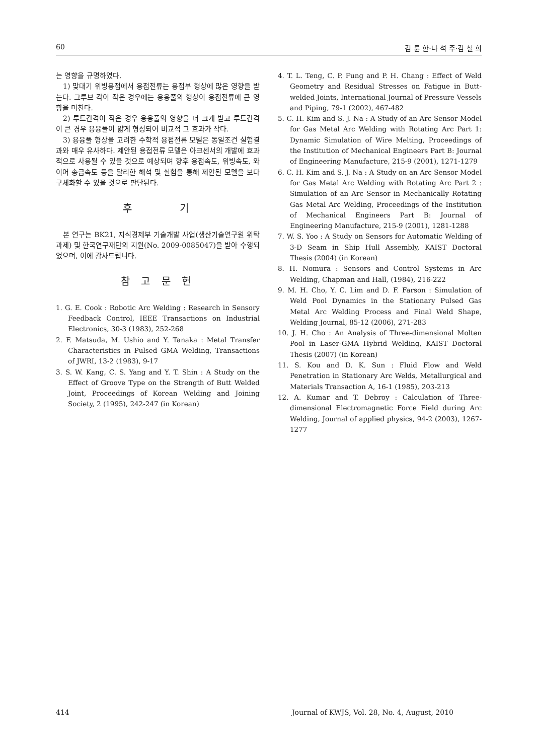60 김 륜 한·나 석 주·김 철 희
는 영향을 규명하였다.
1) 맞대기 위빙용접에서 용접전류는 용접부 형상에 많은 영향을 받는다. 그루브 각이 작은 경우에는 용융풀의 형상이 용접전류에 큰 영향을 미친다.
2) 루트간격이 작은 경우 용융풀의 영향을 더 크게 받고 루트간격이 큰 경우 용융풀이 얇게 형성되어 비교적 그 효과가 작다.
3) 용융풀 형상을 고려한 수학적 용접전류 모델은 동일조건 실험결과와 매우 유사하다. 제안된 용접전류 모델은 아크센서의 개발에 효과적으로 사용될 수 있을 것으로 예상되며 향후 용접속도, 위빙속도, 와이어 송급속도 등을 달리한 해석 및 실험을 통해 제안된 모델을 보다 구체화할 수 있을 것으로 판단된다.
후 기
본 연구는 BK21, 지식경제부 기술개발 사업(생산기술연구원 위탁과제) 및 한국연구재단의 지원(No. 2009-0085047)을 받아 수행되었으며, 이에 감사드립니다.
참 고 문 헌
1. G. E. Cook : Robotic Arc Welding : Research in Sensory Feedback Control, IEEE Transactions on Industrial Electronics, 30-3 (1983), 252-268
2. F. Matsuda, M. Ushio and Y. Tanaka : Metal Transfer Characteristics in Pulsed GMA Welding, Transactions of JWRI, 13-2 (1983), 9-17
3. S. W. Kang, C. S. Yang and Y. T. Shin : A Study on the Effect of Groove Type on the Strength of Butt Welded Joint, Proceedings of Korean Welding and Joining Society, 2 (1995), 242-247 (in Korean)
4. T. L. Teng, C. P. Fung and P. H. Chang : Effect of Weld Geometry and Residual Stresses on Fatigue in Butt-welded Joints, International Journal of Pressure Vessels and Piping, 79-1 (2002), 467-482
5. C. H. Kim and S. J. Na : A Study of an Arc Sensor Model for Gas Metal Arc Welding with Rotating Arc Part 1: Dynamic Simulation of Wire Melting, Proceedings of the Institution of Mechanical Engineers Part B: Journal of Engineering Manufacture, 215-9 (2001), 1271-1279
6. C. H. Kim and S. J. Na : A Study on an Arc Sensor Model for Gas Metal Arc Welding with Rotating Arc Part 2 : Simulation of an Arc Sensor in Mechanically Rotating Gas Metal Arc Welding, Proceedings of the Institution of Mechanical Engineers Part B: Journal of Engineering Manufacture, 215-9 (2001), 1281-1288
7. W. S. Yoo : A Study on Sensors for Automatic Welding of 3-D Seam in Ship Hull Assembly, KAIST Doctoral Thesis (2004) (in Korean)
8. H. Nomura : Sensors and Control Systems in Arc Welding, Chapman and Hall, (1984), 216-222
9. M. H. Cho, Y. C. Lim and D. F. Farson : Simulation of Weld Pool Dynamics in the Stationary Pulsed Gas Metal Arc Welding Process and Final Weld Shape, Welding Journal, 85-12 (2006), 271-283
10. J. H. Cho : An Analysis of Three-dimensional Molten Pool in Laser-GMA Hybrid Welding, KAIST Doctoral Thesis (2007) (in Korean)
11. S. Kou and D. K. Sun : Fluid Flow and Weld Penetration in Stationary Arc Welds, Metallurgical and Materials Transaction A, 16-1 (1985), 203-213
12. A. Kumar and T. Debroy : Calculation of Three-dimensional Electromagnetic Force Field during Arc Welding, Journal of applied physics, 94-2 (2003), 1267-1277
414 Journal of KWJS, Vol. 28, No. 4, August, 2010